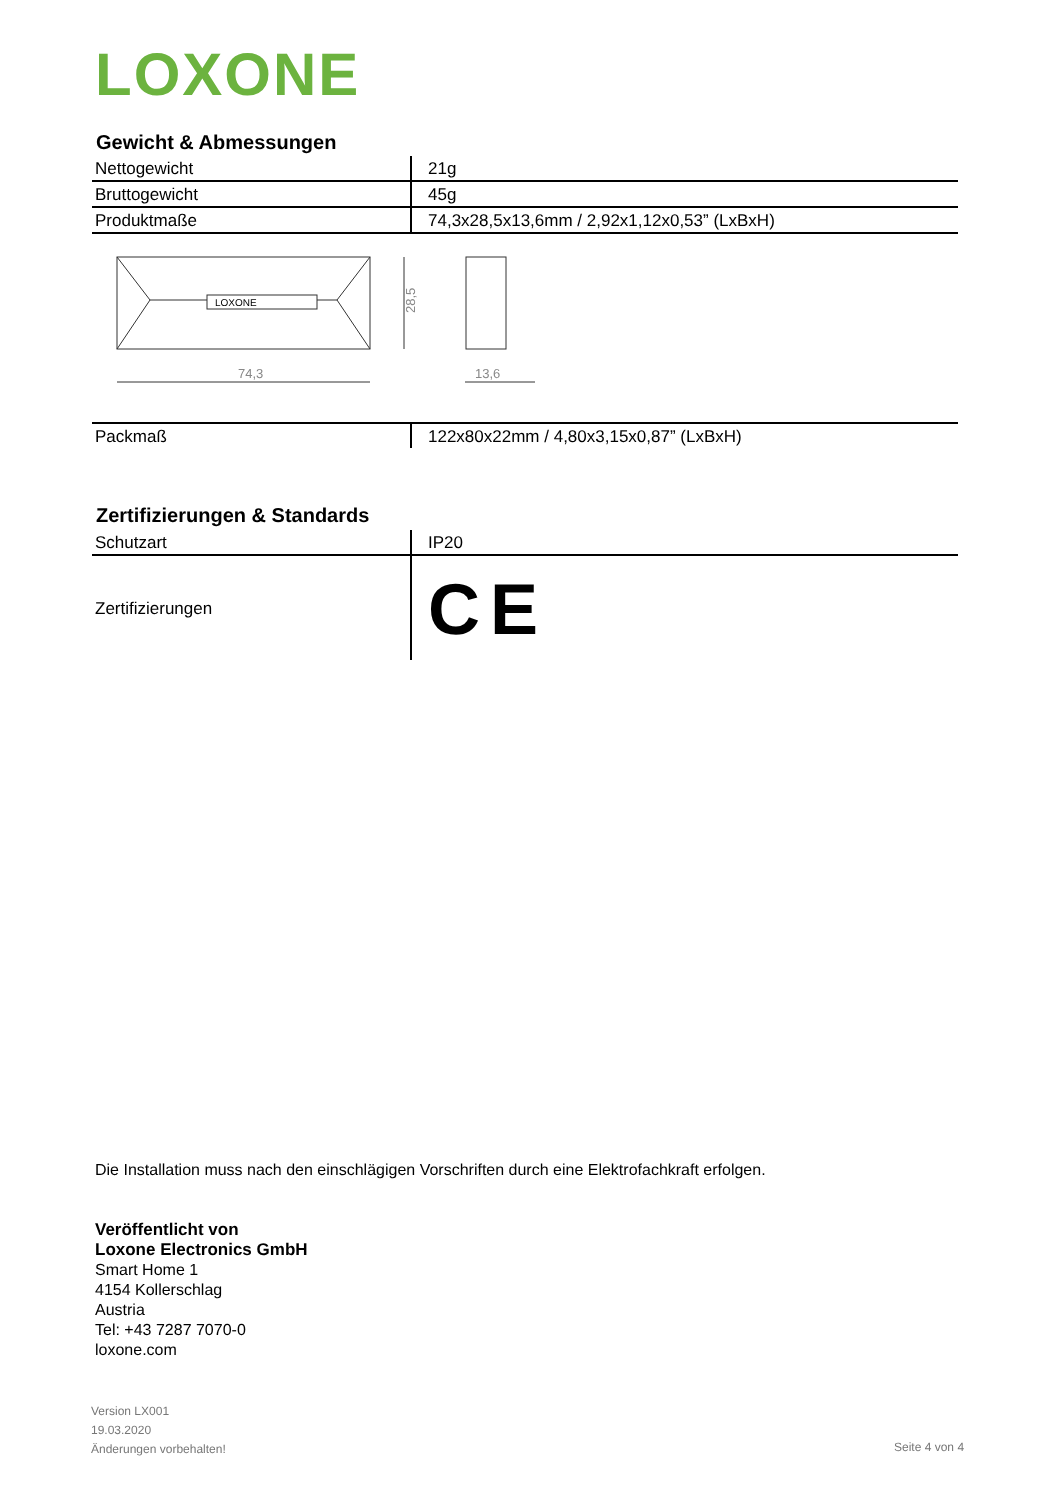LOXONE
Gewicht & Abmessungen
| Nettogewicht | 21g |
| Bruttogewicht | 45g |
| Produktmaße | 74,3x28,5x13,6mm / 2,92x1,12x0,53” (LxBxH) |
LOXONE
74,3
13,6
28,5
| Packmaß | 122x80x22mm / 4,80x3,15x0,87” (LxBxH) |
Zertifizierungen & Standards
| Schutzart | IP20 |
| Zertifizierungen | CE |
Die Installation muss nach den einschlägigen Vorschriften durch eine Elektrofachkraft erfolgen.
Veröffentlicht von
Loxone Electronics GmbH
Smart Home 1
4154 Kollerschlag
Austria
Tel: +43 7287 7070-0
loxone.com
Version LX001
19.03.2020
Änderungen vorbehalten!
Seite 4 von 4